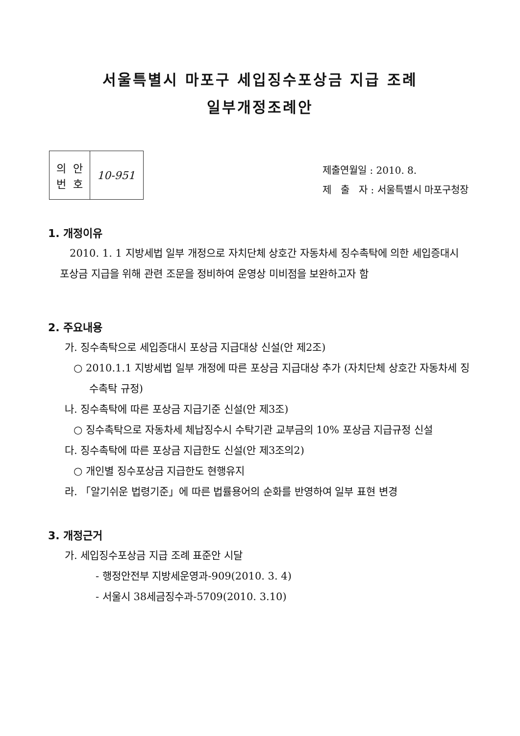서울특별시 마포구 세입징수포상금 지급 조례
일부개정조례안
| 의 안 번 호 | 10-951 |
제출연월일 : 2010. 8.
제 출 자 : 서울특별시 마포구청장
1. 개정이유
2010. 1. 1 지방세법 일부 개정으로 자치단체 상호간 자동차세 징수촉탁에 의한 세입증대시 포상금 지급을 위해 관련 조문을 정비하여 운영상 미비점을 보완하고자 함
2. 주요내용
가. 징수촉탁으로 세입증대시 포상금 지급대상 신설(안 제2조)
○ 2010.1.1 지방세법 일부 개정에 따른 포상금 지급대상 추가 (자치단체 상호간 자동차세 징수촉탁 규정)
나. 징수촉탁에 따른 포상금 지급기준 신설(안 제3조)
○ 징수촉탁으로 자동차세 체납징수시 수탁기관 교부금의 10% 포상금 지급규정 신설
다. 징수촉탁에 따른 포상금 지급한도 신설(안 제3조의2)
○ 개인별 징수포상금 지급한도 현행유지
라. 「알기쉬운 법령기준」에 따른 법률용어의 순화를 반영하여 일부 표현 변경
3. 개정근거
가. 세입징수포상금 지급 조례 표준안 시달
- 행정안전부 지방세운영과-909(2010. 3. 4)
- 서울시 38세금징수과-5709(2010. 3.10)